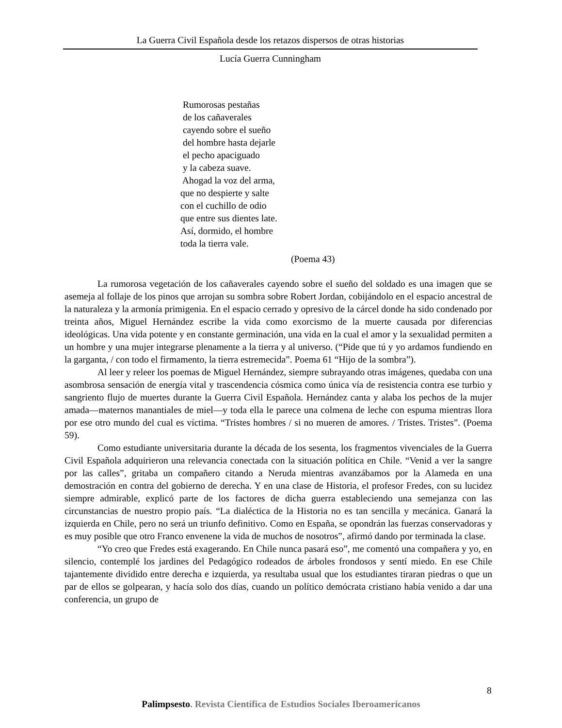La Guerra Civil Española desde los retazos dispersos de otras historias
Lucía Guerra Cunningham
Rumorosas pestañas
de los cañaverales
cayendo sobre el sueño
del hombre hasta dejarle
el pecho apaciguado
y la cabeza suave.
Ahogad la voz del arma,
que no despierte y salte
con el cuchillo de odio
que entre sus dientes late.
Así, dormido, el hombre
toda la tierra vale.
(Poema 43)
La rumorosa vegetación de los cañaverales cayendo sobre el sueño del soldado es una imagen que se asemeja al follaje de los pinos que arrojan su sombra sobre Robert Jordan, cobijándolo en el espacio ancestral de la naturaleza y la armonía primigenia. En el espacio cerrado y opresivo de la cárcel donde ha sido condenado por treinta años, Miguel Hernández escribe la vida como exorcismo de la muerte causada por diferencias ideológicas. Una vida potente y en constante germinación, una vida en la cual el amor y la sexualidad permiten a un hombre y una mujer integrarse plenamente a la tierra y al universo. (“Pide que tú y yo ardamos fundiendo en la garganta, / con todo el firmamento, la tierra estremecida”. Poema 61 “Hijo de la sombra”).
Al leer y releer los poemas de Miguel Hernández, siempre subrayando otras imágenes, quedaba con una asombrosa sensación de energía vital y trascendencia cósmica como única vía de resistencia contra ese turbio y sangriento flujo de muertes durante la Guerra Civil Española. Hernández canta y alaba los pechos de la mujer amada—maternos manantiales de miel—y toda ella le parece una colmena de leche con espuma mientras llora por ese otro mundo del cual es víctima. “Tristes hombres / si no mueren de amores. / Tristes. Tristes”. (Poema 59).
Como estudiante universitaria durante la década de los sesenta, los fragmentos vivenciales de la Guerra Civil Española adquirieron una relevancia conectada con la situación política en Chile. “Venid a ver la sangre por las calles”, gritaba un compañero citando a Neruda mientras avanzábamos por la Alameda en una demostración en contra del gobierno de derecha. Y en una clase de Historia, el profesor Fredes, con su lucidez siempre admirable, explicó parte de los factores de dicha guerra estableciendo una semejanza con las circunstancias de nuestro propio país. “La dialéctica de la Historia no es tan sencilla y mecánica. Ganará la izquierda en Chile, pero no será un triunfo definitivo. Como en España, se opondrán las fuerzas conservadoras y es muy posible que otro Franco envenene la vida de muchos de nosotros”, afirmó dando por terminada la clase.
“Yo creo que Fredes está exagerando. En Chile nunca pasará eso”, me comentó una compañera y yo, en silencio, contemplé los jardines del Pedagógico rodeados de árboles frondosos y sentí miedo. En ese Chile tajantemente dividido entre derecha e izquierda, ya resultaba usual que los estudiantes tiraran piedras o que un par de ellos se golpearan, y hacía solo dos días, cuando un político demócrata cristiano había venido a dar una conferencia, un grupo de
8
Palimpsesto. Revista Científica de Estudios Sociales Iberoamericanos